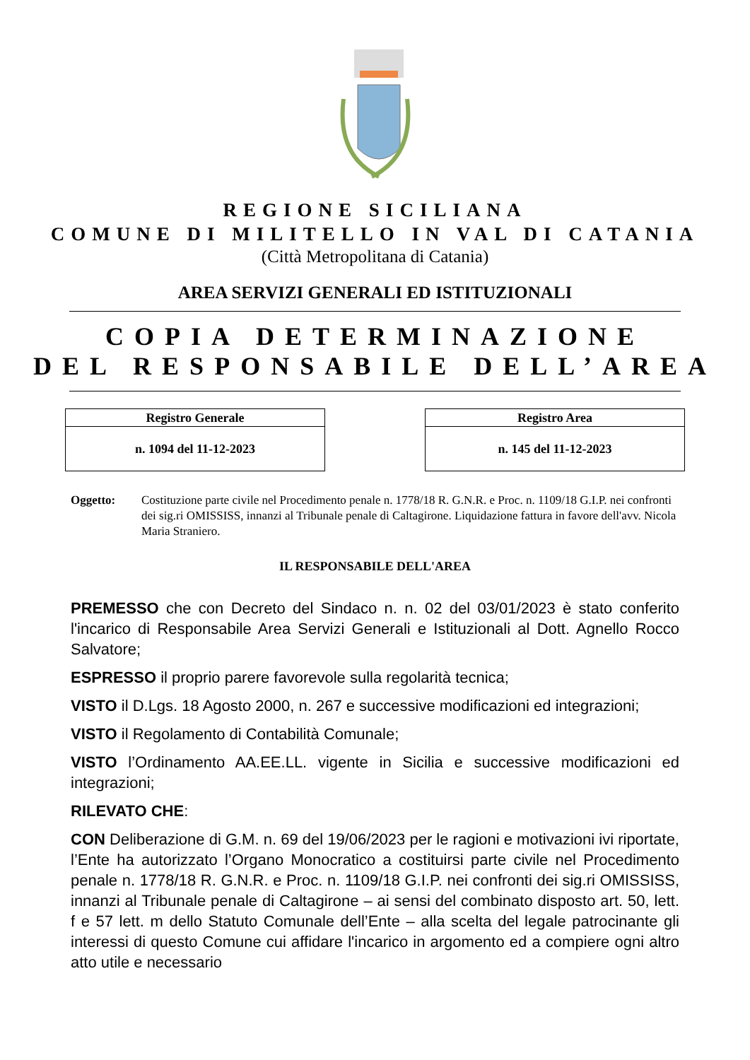REGIONE SICILIANA
COMUNE DI MILITELLO IN VAL DI CATANIA
(Città Metropolitana di Catania)
AREA SERVIZI GENERALI ED ISTITUZIONALI
COPIA DETERMINAZIONE
DEL RESPONSABILE DELL’AREA
| Registro Generale |
| --- |
| n. 1094 del 11-12-2023 |
| Registro Area |
| --- |
| n. 145 del 11-12-2023 |
Oggetto: Costituzione parte civile nel Procedimento penale n. 1778/18 R. G.N.R. e Proc. n. 1109/18 G.I.P. nei confronti dei sig.ri OMISSISS, innanzi al Tribunale penale di Caltagirone. Liquidazione fattura in favore dell'avv. Nicola Maria Straniero.
IL RESPONSABILE DELL'AREA
PREMESSO che con Decreto del Sindaco n. n. 02 del 03/01/2023 è stato conferito l'incarico di Responsabile Area Servizi Generali e Istituzionali al Dott. Agnello Rocco Salvatore;
ESPRESSO il proprio parere favorevole sulla regolarità tecnica;
VISTO il D.Lgs. 18 Agosto 2000, n. 267 e successive modificazioni ed integrazioni;
VISTO il Regolamento di Contabilità Comunale;
VISTO l’Ordinamento AA.EE.LL. vigente in Sicilia e successive modificazioni ed integrazioni;
RILEVATO CHE:
CON Deliberazione di G.M. n. 69 del 19/06/2023 per le ragioni e motivazioni ivi riportate, l’Ente ha autorizzato l’Organo Monocratico a costituirsi parte civile nel Procedimento penale n. 1778/18 R. G.N.R. e Proc. n. 1109/18 G.I.P. nei confronti dei sig.ri OMISSISS, innanzi al Tribunale penale di Caltagirone – ai sensi del combinato disposto art. 50, lett. f e 57 lett. m dello Statuto Comunale dell’Ente – alla scelta del legale patrocinante gli interessi di questo Comune cui affidare l'incarico in argomento ed a compiere ogni altro atto utile e necessario